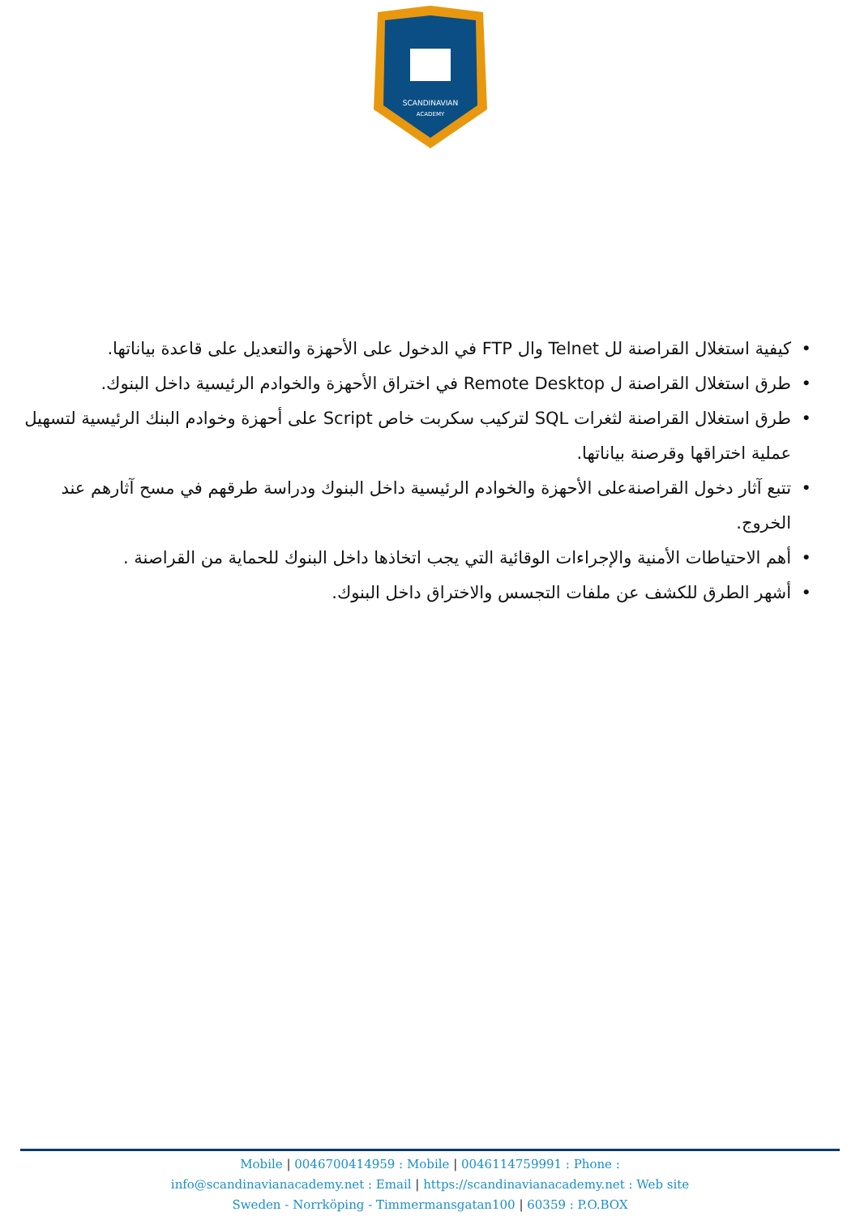SCANDINAVIAN
ACADEMY
• كيفية استغلال القراصنة لل Telnet وال FTP في الدخول على الأحهزة والتعديل على قاعدة بياناتها.
• طرق استغلال القراصنة ل Remote Desktop في اختراق الأحهزة والخوادم الرئيسية داخل البنوك.
• طرق استغلال القراصنة لثغرات SQL لتركيب سكربت خاص Script على أحهزة وخوادم البنك الرئيسية لتسهيل عملية اختراقها وقرصنة بياناتها.
• تتبع آثار دخول القراصنةعلى الأحهزة والخوادم الرئيسية داخل البنوك ودراسة طرقهم في مسح آثارهم عند الخروج.
• أهم الاحتياطات الأمنية والإجراءات الوقائية التي يجب اتخاذها داخل البنوك للحماية من القراصنة .
• أشهر الطرق للكشف عن ملفات التجسس والاختراق داخل البنوك.
Mobile | 0046700414959 : Mobile | 0046114759991 : Phone :
info@scandinavianacademy.net : Email | https://scandinavianacademy.net : Web site
Sweden - Norrköping - Timmermansgatan100 | 60359 : P.O.BOX